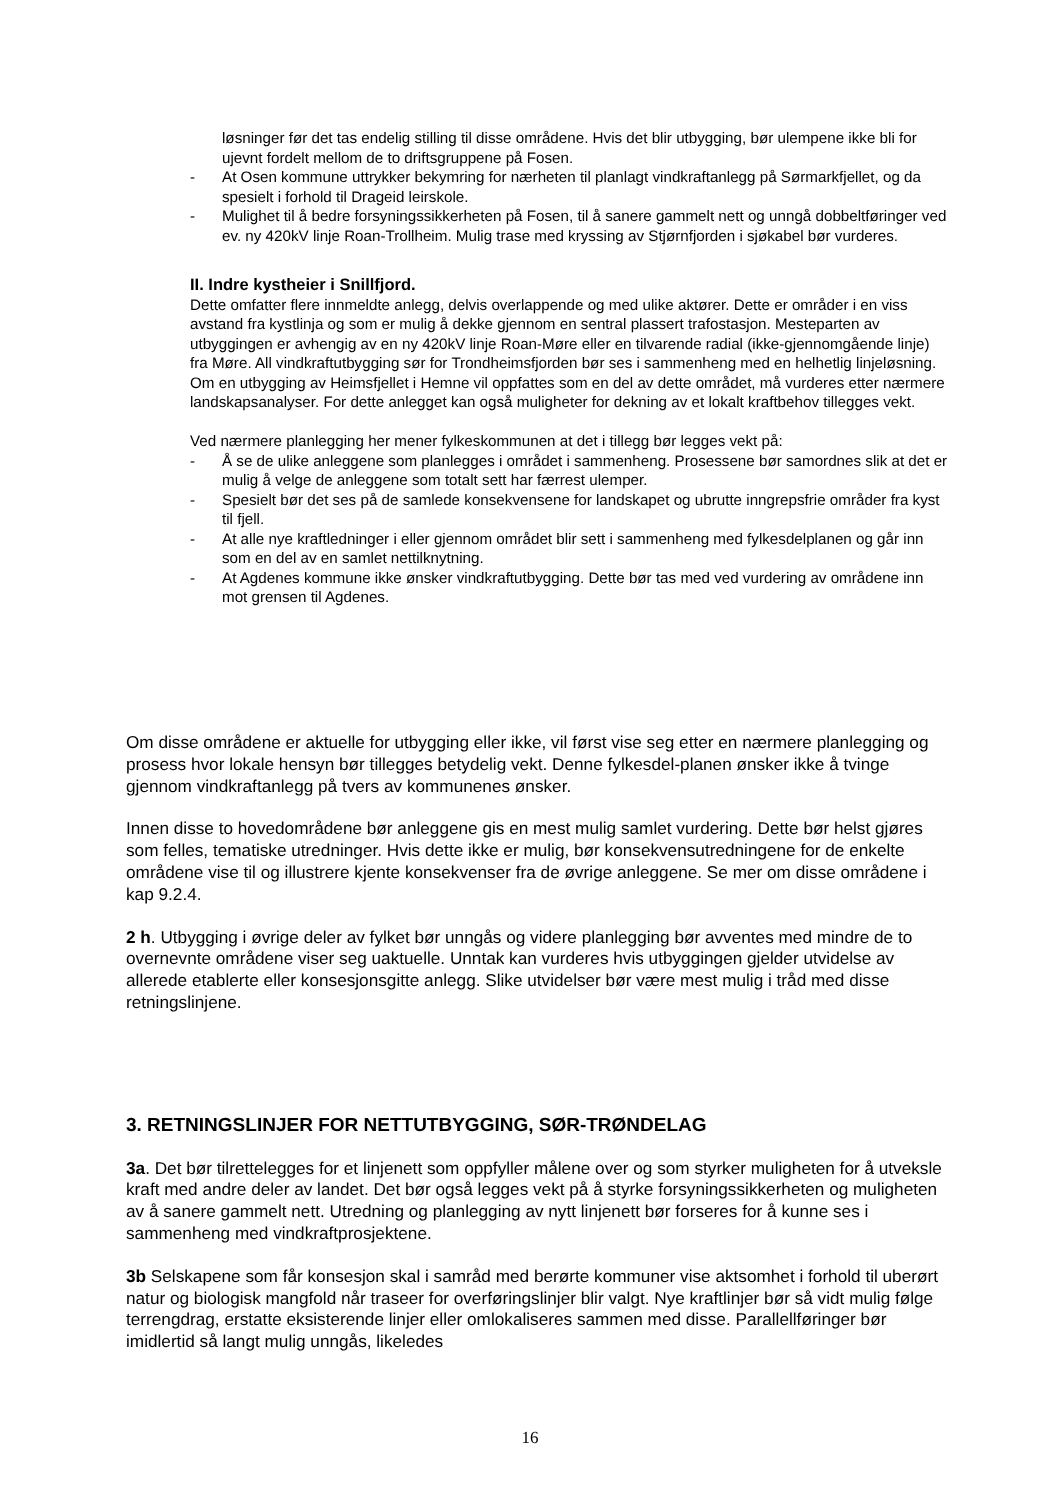løsninger før det tas endelig stilling til disse områdene. Hvis det blir utbygging, bør ulempene ikke bli for ujevnt fordelt mellom de to driftsgruppene på Fosen.
- At Osen kommune uttrykker bekymring for nærheten til planlagt vindkraftanlegg på Sørmarkfjellet, og da spesielt i forhold til Drageid leirskole.
- Mulighet til å bedre forsyningssikkerheten på Fosen, til å sanere gammelt nett og unngå dobbeltføringer ved ev. ny 420kV linje Roan-Trollheim. Mulig trase med kryssing av Stjørnfjorden i sjøkabel bør vurderes.
II. Indre kystheier i Snillfjord.
Dette omfatter flere innmeldte anlegg, delvis overlappende og med ulike aktører. Dette er områder i en viss avstand fra kystlinja og som er mulig å dekke gjennom en sentral plassert trafostasjon. Mesteparten av utbyggingen er avhengig av en ny 420kV linje Roan-Møre eller en tilvarende radial (ikke-gjennomgående linje) fra Møre. All vindkraftutbygging sør for Trondheimsfjorden bør ses i sammenheng med en helhetlig linjeløsning.
Om en utbygging av Heimsfjellet i Hemne vil oppfattes som en del av dette området, må vurderes etter nærmere landskapsanalyser. For dette anlegget kan også muligheter for dekning av et lokalt kraftbehov tillegges vekt.
Ved nærmere planlegging her mener fylkeskommunen at det i tillegg bør legges vekt på:
- Å se de ulike anleggene som planlegges i området i sammenheng. Prosessene bør samordnes slik at det er mulig å velge de anleggene som totalt sett har færrest ulemper.
- Spesielt bør det ses på de samlede konsekvensene for landskapet og ubrutte inngrepsfrie områder fra kyst til fjell.
- At alle nye kraftledninger i eller gjennom området blir sett i sammenheng med fylkesdelplanen og går inn som en del av en samlet nettilknytning.
- At Agdenes kommune ikke ønsker vindkraftutbygging. Dette bør tas med ved vurdering av områdene inn mot grensen til Agdenes.
Om disse områdene er aktuelle for utbygging eller ikke, vil først vise seg etter en nærmere planlegging og prosess hvor lokale hensyn bør tillegges betydelig vekt. Denne fylkesdel-planen ønsker ikke å tvinge gjennom vindkraftanlegg på tvers av kommunenes ønsker.
Innen disse to hovedområdene bør anleggene gis en mest mulig samlet vurdering. Dette bør helst gjøres som felles, tematiske utredninger. Hvis dette ikke er mulig, bør konsekvensutredningene for de enkelte områdene vise til og illustrere kjente konsekvenser fra de øvrige anleggene. Se mer om disse områdene i kap 9.2.4.
2 h. Utbygging i øvrige deler av fylket bør unngås og videre planlegging bør avventes med mindre de to overnevnte områdene viser seg uaktuelle. Unntak kan vurderes hvis utbyggingen gjelder utvidelse av allerede etablerte eller konsesjonsgitte anlegg. Slike utvidelser bør være mest mulig i tråd med disse retningslinjene.
3. RETNINGSLINJER FOR NETTUTBYGGING, SØR-TRØNDELAG
3a. Det bør tilrettelegges for et linjenett som oppfyller målene over og som styrker muligheten for å utveksle kraft med andre deler av landet. Det bør også legges vekt på å styrke forsyningssikkerheten og muligheten av å sanere gammelt nett. Utredning og planlegging av nytt linjenett bør forseres for å kunne ses i sammenheng med vindkraftprosjektene.
3b Selskapene som får konsesjon skal i samråd med berørte kommuner vise aktsomhet i forhold til uberørt natur og biologisk mangfold når traseer for overføringslinjer blir valgt. Nye kraftlinjer bør så vidt mulig følge terrengdrag, erstatte eksisterende linjer eller omlokaliseres sammen med disse. Parallellføringer bør imidlertid så langt mulig unngås, likeledes
16